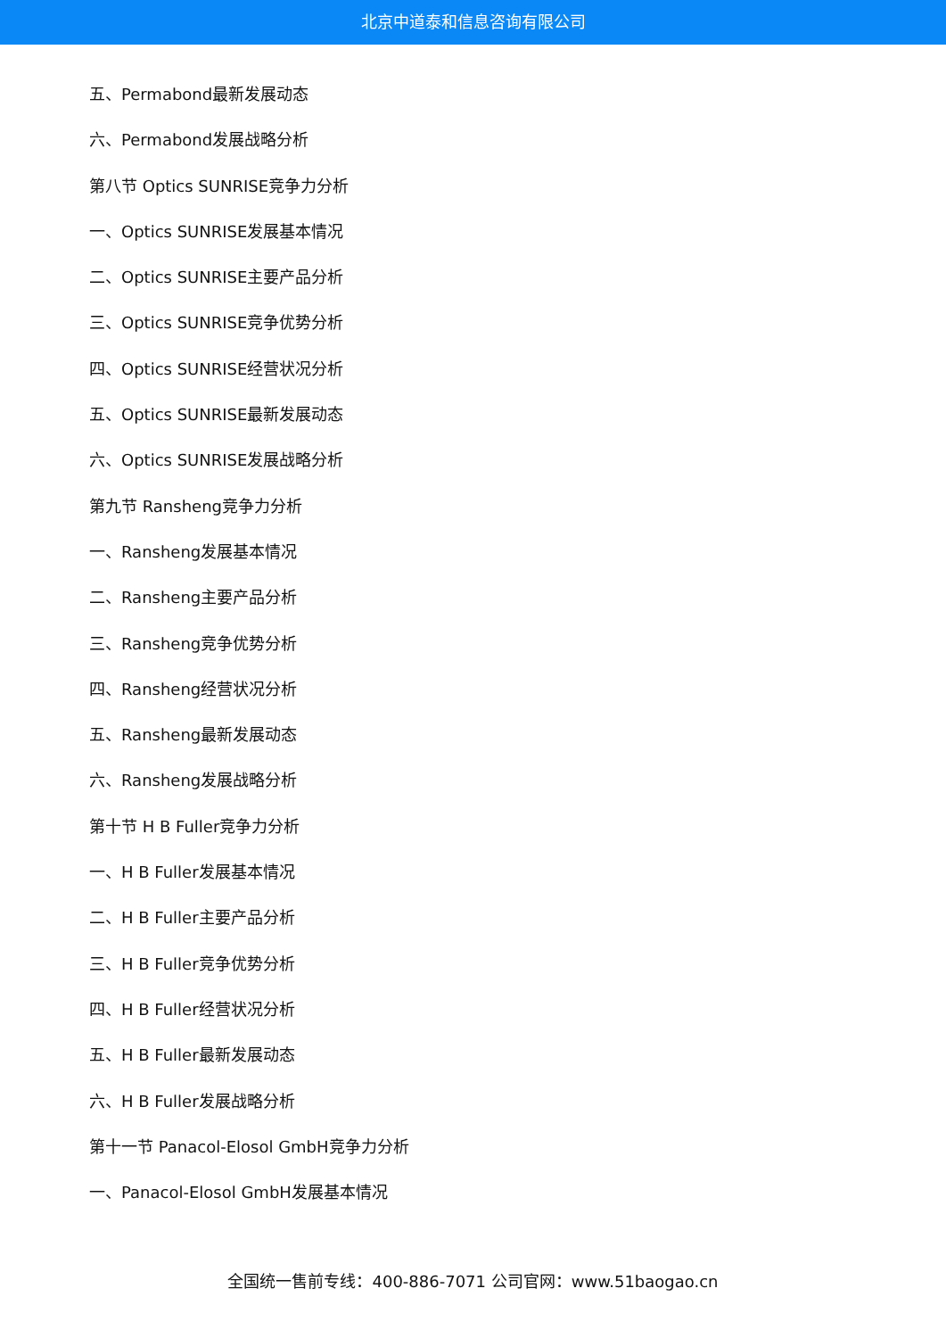北京中道泰和信息咨询有限公司
五、Permabond最新发展动态
六、Permabond发展战略分析
第八节 Optics SUNRISE竞争力分析
一、Optics SUNRISE发展基本情况
二、Optics SUNRISE主要产品分析
三、Optics SUNRISE竞争优势分析
四、Optics SUNRISE经营状况分析
五、Optics SUNRISE最新发展动态
六、Optics SUNRISE发展战略分析
第九节 Ransheng竞争力分析
一、Ransheng发展基本情况
二、Ransheng主要产品分析
三、Ransheng竞争优势分析
四、Ransheng经营状况分析
五、Ransheng最新发展动态
六、Ransheng发展战略分析
第十节 H B Fuller竞争力分析
一、H B Fuller发展基本情况
二、H B Fuller主要产品分析
三、H B Fuller竞争优势分析
四、H B Fuller经营状况分析
五、H B Fuller最新发展动态
六、H B Fuller发展战略分析
第十一节 Panacol-Elosol GmbH竞争力分析
一、Panacol-Elosol GmbH发展基本情况
全国统一售前专线：400-886-7071 公司官网：www.51baogao.cn